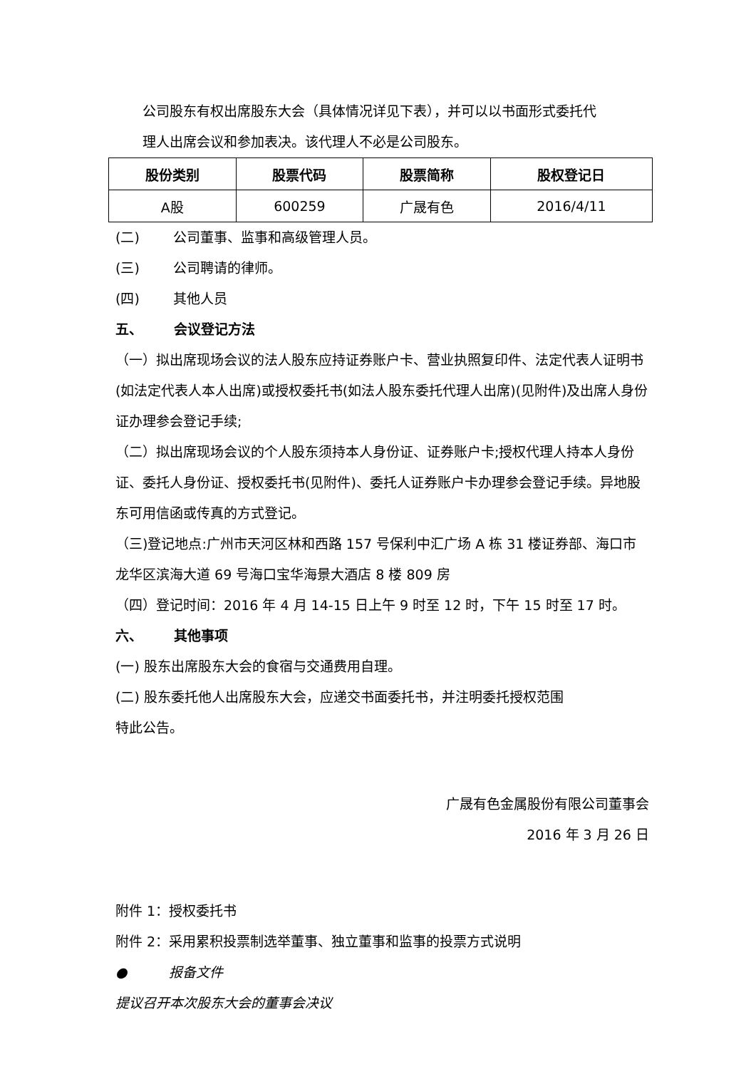公司股东有权出席股东大会（具体情况详见下表），并可以以书面形式委托代
理人出席会议和参加表决。该代理人不必是公司股东。
| 股份类别 | 股票代码 | 股票简称 | 股权登记日 |
| --- | --- | --- | --- |
| A股 | 600259 | 广晟有色 | 2016/4/11 |
(二) 公司董事、监事和高级管理人员。
(三) 公司聘请的律师。
(四) 其他人员
五、 会议登记方法
（一）拟出席现场会议的法人股东应持证券账户卡、营业执照复印件、法定代表人证明书(如法定代表人本人出席)或授权委托书(如法人股东委托代理人出席)(见附件)及出席人身份证办理参会登记手续;
（二）拟出席现场会议的个人股东须持本人身份证、证券账户卡;授权代理人持本人身份证、委托人身份证、授权委托书(见附件)、委托人证券账户卡办理参会登记手续。异地股东可用信函或传真的方式登记。
（三)登记地点:广州市天河区林和西路 157 号保利中汇广场 A 栋 31 楼证券部、海口市龙华区滨海大道 69 号海口宝华海景大酒店 8 楼 809 房
（四）登记时间：2016 年 4 月 14-15 日上午 9 时至 12 时，下午 15 时至 17 时。
六、 其他事项
(一) 股东出席股东大会的食宿与交通费用自理。
(二) 股东委托他人出席股东大会，应递交书面委托书，并注明委托授权范围
特此公告。
广晟有色金属股份有限公司董事会
2016 年 3 月 26 日
附件 1：授权委托书
附件 2：采用累积投票制选举董事、独立董事和监事的投票方式说明
● 报备文件
提议召开本次股东大会的董事会决议